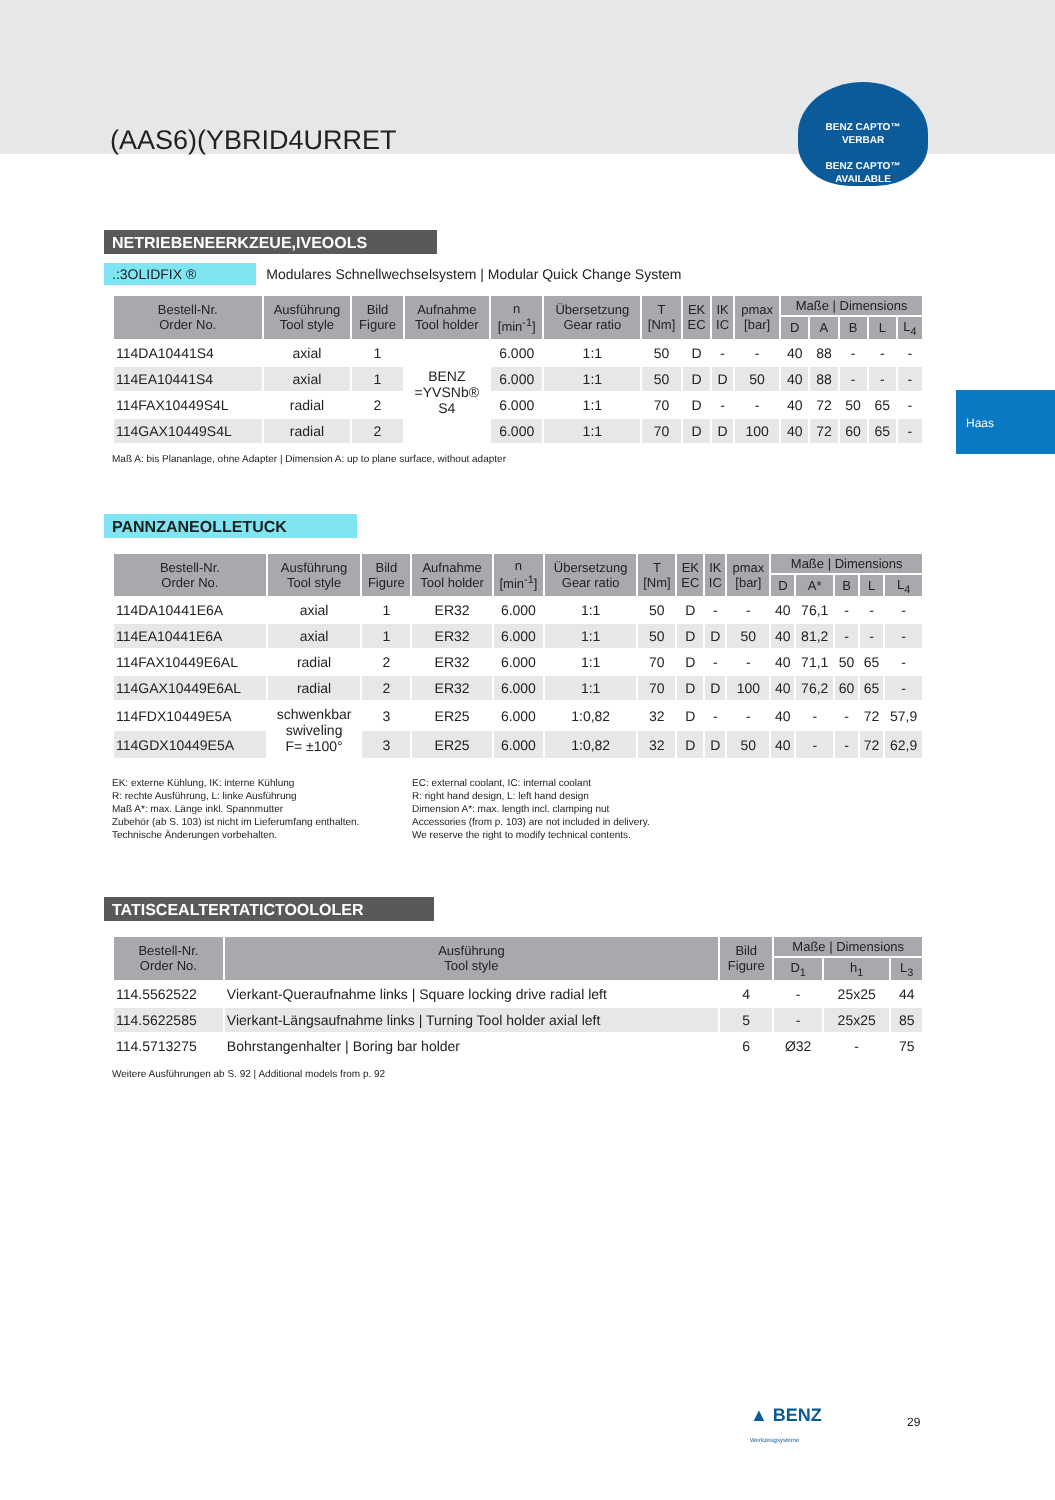(AAS6)(YBRID4URRET
BENZ CAPTO™
VERBAR
BENZ CAPTO™
AVAILABLE
Haas
NETRIEBENEERKZEUE,IVEOOLS
.:3OLIDFIX ® Modulares Schnellwechselsystem | Modular Quick Change System
| Bestell-Nr. Order No. | Ausführung Tool style | Bild Figure | Aufnahme Tool holder | n [min<sup>-1</sup>] | Übersetzung Gear ratio | T [Nm] | EK EC | IK IC | pmax [bar] | Maße / Dimensions | | | | |
| --- | --- | --- | --- | --- | --- | --- | --- | --- | --- | --- | --- | --- | --- | --- |
| | | | | | | | | | | D | A | B | L | L<sub>4</sub> |
| 114DA10441S4 | axial | 1 | BENZ =YVSNb® S4 | 6.000 | 1:1 | 50 | D | - | - | 40 | 88 | - | - | - |
| 114EA10441S4 | axial | 1 | | 6.000 | 1:1 | 50 | D | D | 50 | 40 | 88 | - | - | - |
| 114FAX10449S4L | radial | 2 | | 6.000 | 1:1 | 70 | D | - | - | 40 | 72 | 50 | 65 | - |
| 114GAX10449S4L | radial | 2 | | 6.000 | 1:1 | 70 | D | D | 100 | 40 | 72 | 60 | 65 | - |
Maß A: bis Plananlage, ohne Adapter | Dimension A: up to plane surface, without adapter
PANNZANEOLLETUCK
| Bestell-Nr. Order No. | Ausführung Tool style | Bild Figure | Aufnahme Tool holder | n [min<sup>-1</sup>] | Übersetzung Gear ratio | T [Nm] | EK EC | IK IC | pmax [bar] | Maße / Dimensions | | | | |
| --- | --- | --- | --- | --- | --- | --- | --- | --- | --- | --- | --- | --- | --- | --- |
| | | | | | | | | | | D | A* | B | L | L<sub>4</sub> |
| 114DA10441E6A | axial | 1 | ER32 | 6.000 | 1:1 | 50 | D | - | - | 40 | 76,1 | - | - | - |
| 114EA10441E6A | axial | 1 | ER32 | 6.000 | 1:1 | 50 | D | D | 50 | 40 | 81,2 | - | - | - |
| 114FAX10449E6AL | radial | 2 | ER32 | 6.000 | 1:1 | 70 | D | - | - | 40 | 71,1 | 50 | 65 | - |
| 114GAX10449E6AL | radial | 2 | ER32 | 6.000 | 1:1 | 70 | D | D | 100 | 40 | 76,2 | 60 | 65 | - |
| 114FDX10449E5A | schwenkbar swiveling F= ±100° | 3 | ER25 | 6.000 | 1:0,82 | 32 | D | - | - | 40 | - | - | 72 | 57,9 |
| 114GDX10449E5A | | 3 | ER25 | 6.000 | 1:0,82 | 32 | D | D | 50 | 40 | - | - | 72 | 62,9 |
EK: externe Kühlung, IK: interne Kühlung
R: rechte Ausführung, L: linke Ausführung
Maß A*: max. Länge inkl. Spannmutter
Zubehör (ab S. 103) ist nicht im Lieferumfang enthalten.
Technische Änderungen vorbehalten.
EC: external coolant, IC: internal coolant
R: right hand design, L: left hand design
Dimension A*: max. length incl. clamping nut
Accessories (from p. 103) are not included in delivery.
We reserve the right to modify technical contents.
TATISCEALTERTATICTOOLOLER
| Bestell-Nr. Order No. | Ausführung Tool style | Bild Figure | Maße / Dimensions | | |
| --- | --- | --- | --- | --- | --- |
| | | | D<sub>1</sub> | h<sub>1</sub> | L<sub>3</sub> |
| 114.5562522 | Vierkant-Queraufnahme links / Square locking drive radial left | 4 | - | 25x25 | 44 |
| 114.5622585 | Vierkant-Längsaufnahme links / Turning Tool holder axial left | 5 | - | 25x25 | 85 |
| 114.5713275 | Bohrstangenhalter / Boring bar holder | 6 | Ø32 | - | 75 |
Weitere Ausführungen ab S. 92 | Additional models from p. 92
▲ BENZ
Werkzeugsysteme
29